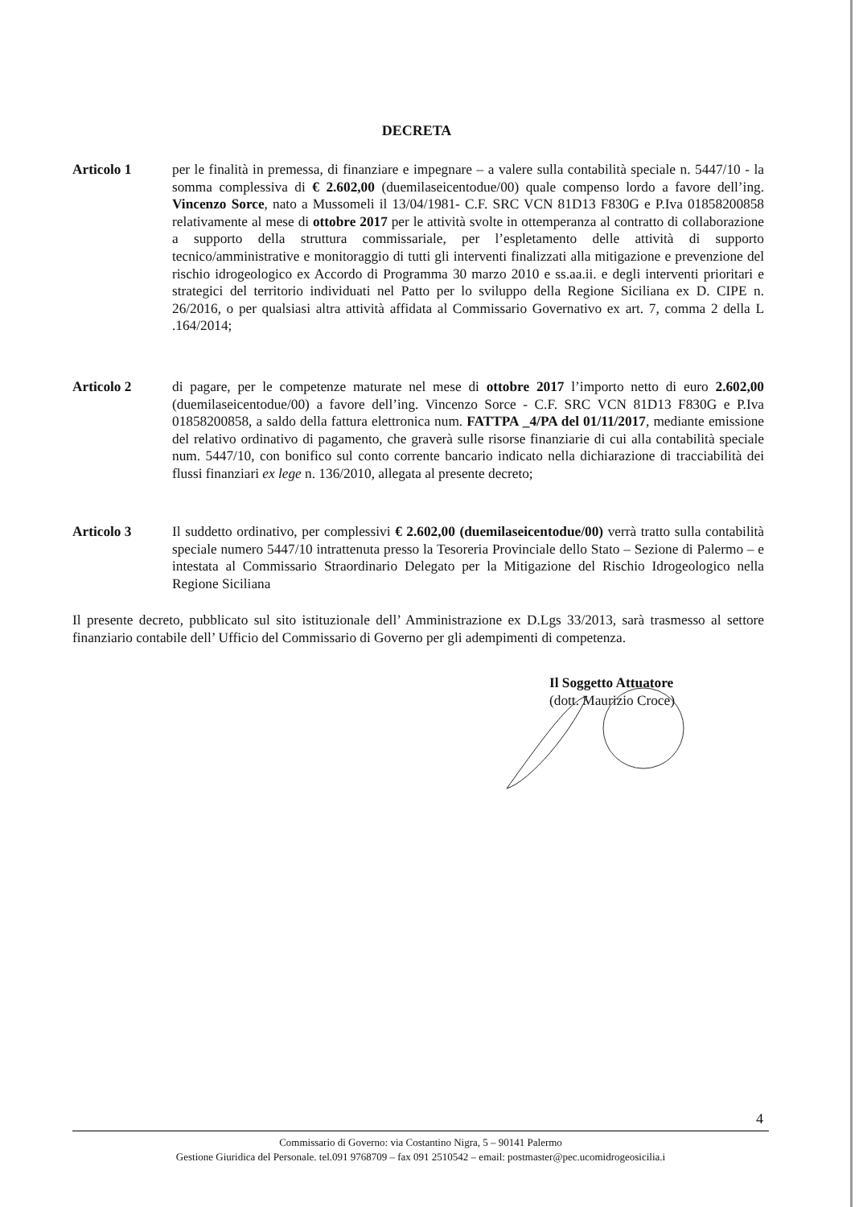DECRETA
Articolo 1 per le finalità in premessa, di finanziare e impegnare – a valere sulla contabilità speciale n. 5447/10 - la somma complessiva di € 2.602,00 (duemilaseicentodue/00) quale compenso lordo a favore dell’ing. Vincenzo Sorce, nato a Mussomeli il 13/04/1981- C.F. SRC VCN 81D13 F830G e P.Iva 01858200858 relativamente al mese di ottobre 2017 per le attività svolte in ottemperanza al contratto di collaborazione a supporto della struttura commissariale, per l’espletamento delle attività di supporto tecnico/amministrative e monitoraggio di tutti gli interventi finalizzati alla mitigazione e prevenzione del rischio idrogeologico ex Accordo di Programma 30 marzo 2010 e ss.aa.ii. e degli interventi prioritari e strategici del territorio individuati nel Patto per lo sviluppo della Regione Siciliana ex D. CIPE n. 26/2016, o per qualsiasi altra attività affidata al Commissario Governativo ex art. 7, comma 2 della L .164/2014;
Articolo 2 di pagare, per le competenze maturate nel mese di ottobre 2017 l’importo netto di euro 2.602,00 (duemilaseicentodue/00) a favore dell’ing. Vincenzo Sorce - C.F. SRC VCN 81D13 F830G e P.Iva 01858200858, a saldo della fattura elettronica num. FATTPA _4/PA del 01/11/2017, mediante emissione del relativo ordinativo di pagamento, che graverà sulle risorse finanziarie di cui alla contabilità speciale num. 5447/10, con bonifico sul conto corrente bancario indicato nella dichiarazione di tracciabilità dei flussi finanziari ex lege n. 136/2010, allegata al presente decreto;
Articolo 3 Il suddetto ordinativo, per complessivi € 2.602,00 (duemilaseicentodue/00) verrà tratto sulla contabilità speciale numero 5447/10 intrattenuta presso la Tesoreria Provinciale dello Stato – Sezione di Palermo – e intestata al Commissario Straordinario Delegato per la Mitigazione del Rischio Idrogeologico nella Regione Siciliana
Il presente decreto, pubblicato sul sito istituzionale dell’ Amministrazione ex D.Lgs 33/2013, sarà trasmesso al settore finanziario contabile dell’ Ufficio del Commissario di Governo per gli adempimenti di competenza.
Il Soggetto Attuatore
(dott. Maurizio Croce)
4
Commissario di Governo: via Costantino Nigra, 5 – 90141 Palermo
Gestione Giuridica del Personale. tel.091 9768709 – fax 091 2510542 – email: postmaster@pec.ucomidrogeosicilia.i